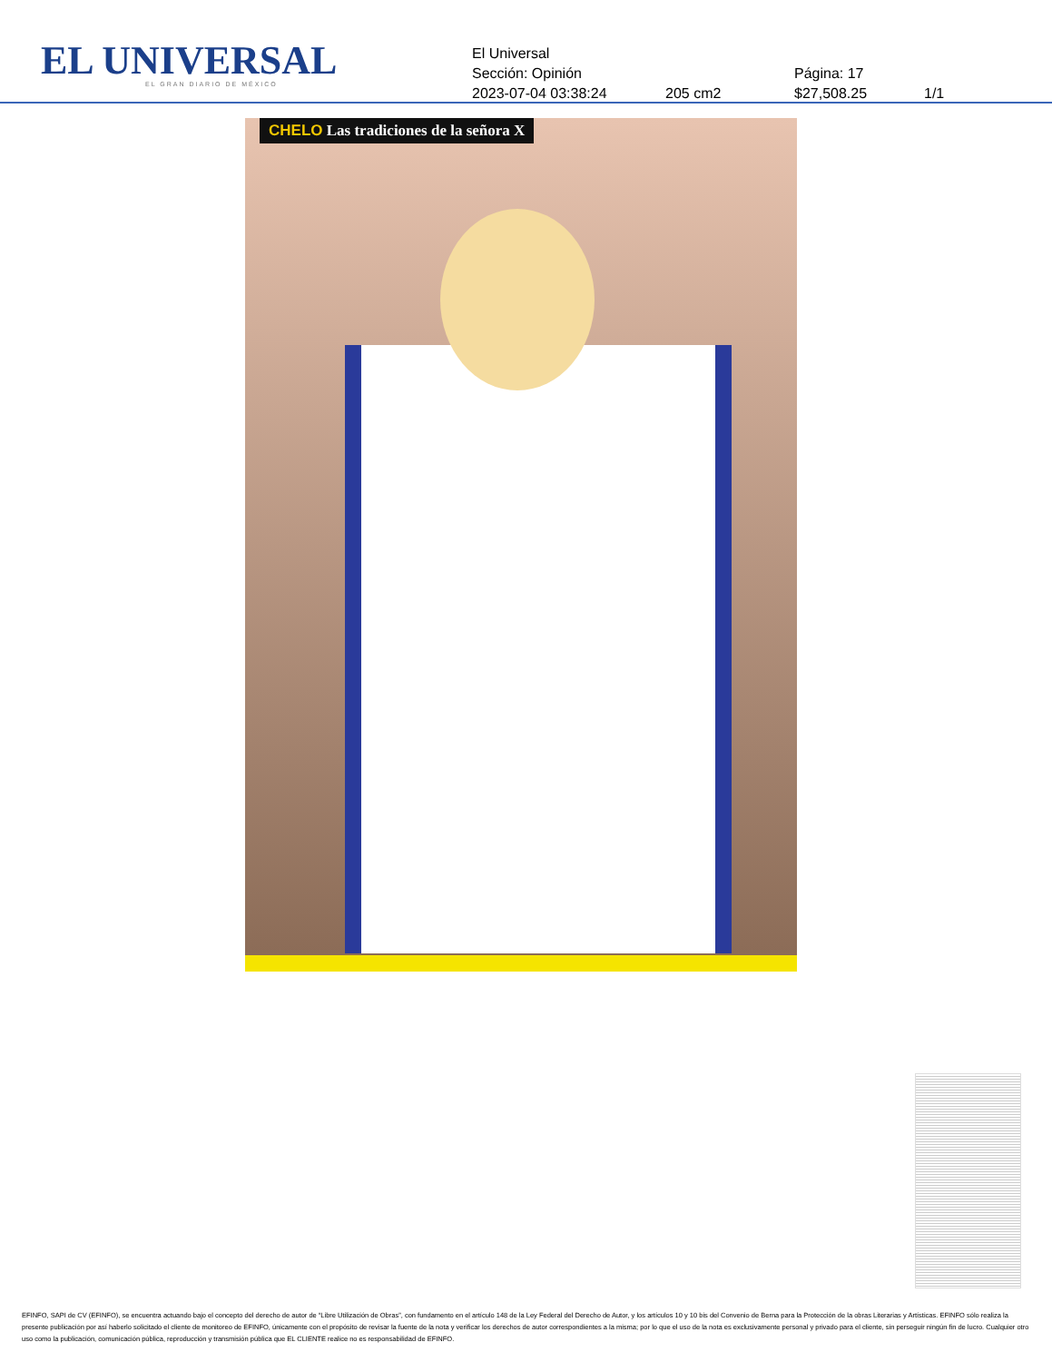EL UNIVERSAL
EL GRAN DIARIO DE MÉXICO
El Universal
Sección: Opinión Página: 17
2023-07-04 03:38:24 205 cm2 $27,508.25 1/1
CHELO Las tradiciones de la señora X
EFINFO, SAPI de CV (EFINFO), se encuentra actuando bajo el concepto del derecho de autor de “Libre Utilización de Obras”, con fundamento en el artículo 148 de la Ley Federal del Derecho de Autor, y los artículos 10 y 10 bis del Convenio de Berna para la Protección de la obras Literarias y Artísticas. EFINFO sólo realiza la presente publicación por así haberlo solicitado el cliente de monitoreo de EFINFO, únicamente con el propósito de revisar la fuente de la nota y verificar los derechos de autor correspondientes a la misma; por lo que el uso de la nota es exclusivamente personal y privado para el cliente, sin perseguir ningún fin de lucro. Cualquier otro uso como la publicación, comunicación pública, reproducción y transmisión pública que EL CLIENTE realice no es responsabilidad de EFINFO.